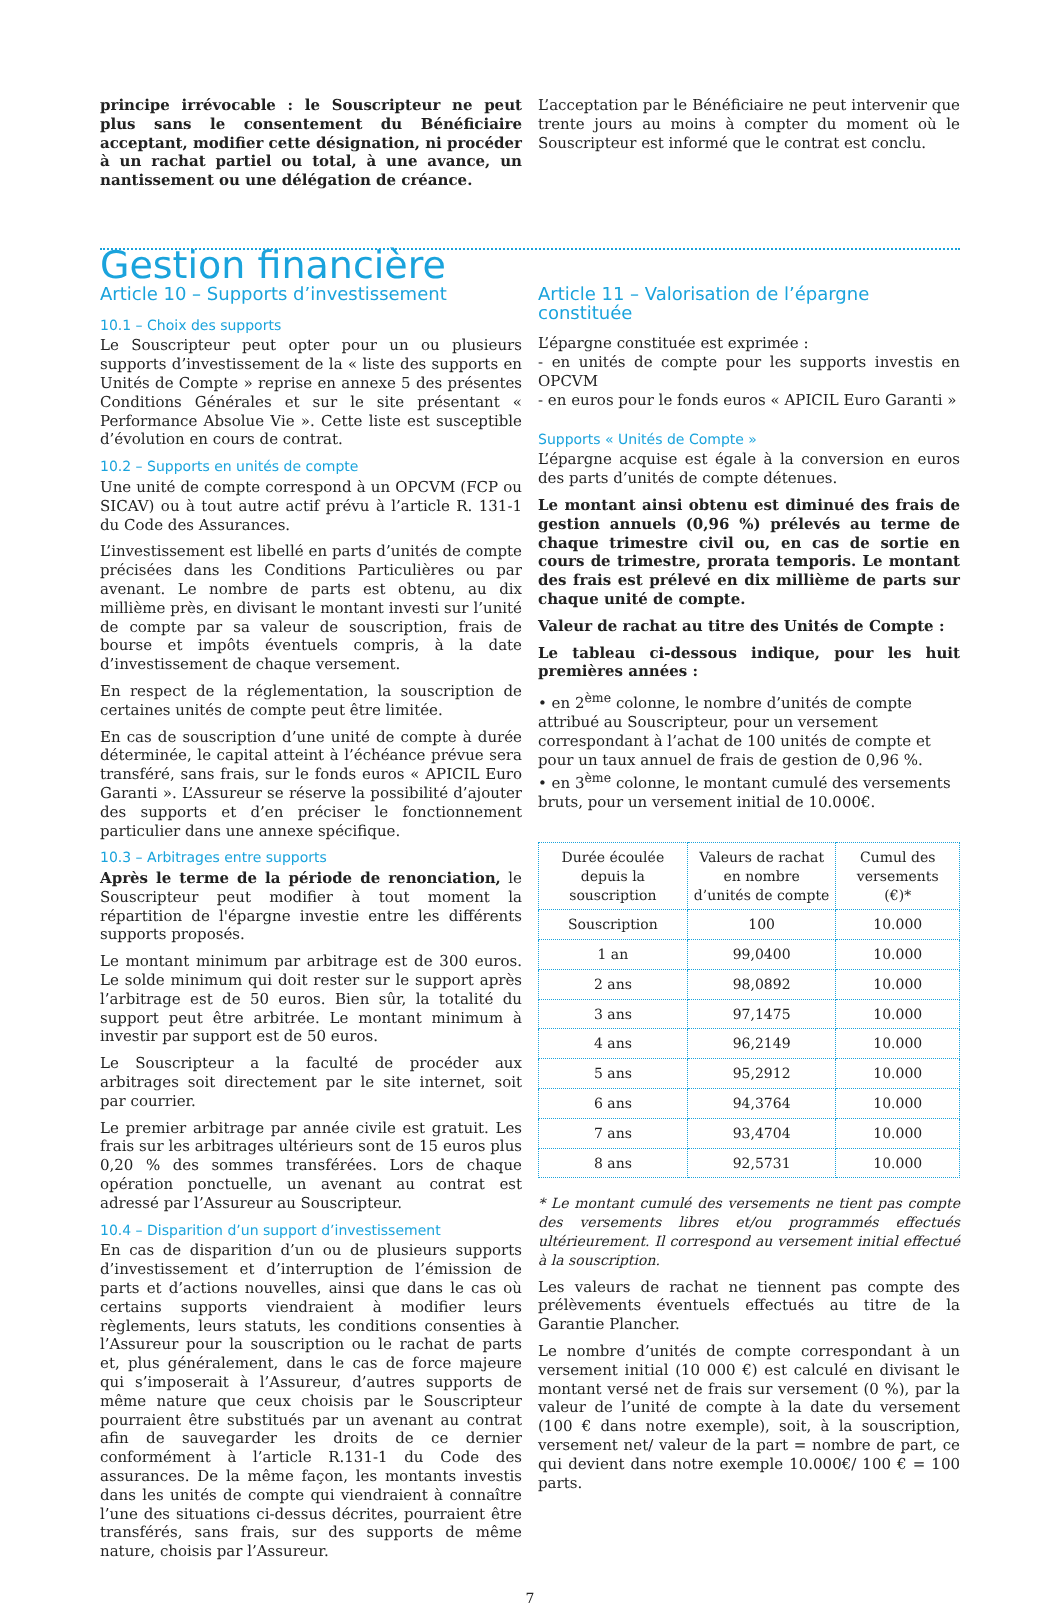principe irrévocable : le Souscripteur ne peut plus sans le consentement du Bénéficiaire acceptant, modifier cette désignation, ni procéder à un rachat partiel ou total, à une avance, un nantissement ou une délégation de créance.
L’acceptation par le Bénéficiaire ne peut intervenir que trente jours au moins à compter du moment où le Souscripteur est informé que le contrat est conclu.
Gestion financière
Article 10 – Supports d’investissement
10.1 – Choix des supports
Le Souscripteur peut opter pour un ou plusieurs supports d’investissement de la « liste des supports en Unités de Compte » reprise en annexe 5 des présentes Conditions Générales et sur le site présentant « Performance Absolue Vie ». Cette liste est susceptible d’évolution en cours de contrat.
10.2 – Supports en unités de compte
Une unité de compte correspond à un OPCVM (FCP ou SICAV) ou à tout autre actif prévu à l’article R. 131-1 du Code des Assurances.
L’investissement est libellé en parts d’unités de compte précisées dans les Conditions Particulières ou par avenant. Le nombre de parts est obtenu, au dix millième près, en divisant le montant investi sur l’unité de compte par sa valeur de souscription, frais de bourse et impôts éventuels compris, à la date d’investissement de chaque versement.
En respect de la réglementation, la souscription de certaines unités de compte peut être limitée.
En cas de souscription d’une unité de compte à durée déterminée, le capital atteint à l’échéance prévue sera transféré, sans frais, sur le fonds euros « APICIL Euro Garanti ». L’Assureur se réserve la possibilité d’ajouter des supports et d’en préciser le fonctionnement particulier dans une annexe spécifique.
10.3 – Arbitrages entre supports
Après le terme de la période de renonciation, le Souscripteur peut modifier à tout moment la répartition de l'épargne investie entre les différents supports proposés.
Le montant minimum par arbitrage est de 300 euros. Le solde minimum qui doit rester sur le support après l’arbitrage est de 50 euros. Bien sûr, la totalité du support peut être arbitrée. Le montant minimum à investir par support est de 50 euros.
Le Souscripteur a la faculté de procéder aux arbitrages soit directement par le site internet, soit par courrier.
Le premier arbitrage par année civile est gratuit. Les frais sur les arbitrages ultérieurs sont de 15 euros plus 0,20 % des sommes transférées. Lors de chaque opération ponctuelle, un avenant au contrat est adressé par l’Assureur au Souscripteur.
10.4 – Disparition d’un support d’investissement
En cas de disparition d’un ou de plusieurs supports d’investissement et d’interruption de l’émission de parts et d’actions nouvelles, ainsi que dans le cas où certains supports viendraient à modifier leurs règlements, leurs statuts, les conditions consenties à l’Assureur pour la souscription ou le rachat de parts et, plus généralement, dans le cas de force majeure qui s’imposerait à l’Assureur, d’autres supports de même nature que ceux choisis par le Souscripteur pourraient être substitués par un avenant au contrat afin de sauvegarder les droits de ce dernier conformément à l’article R.131-1 du Code des assurances. De la même façon, les montants investis dans les unités de compte qui viendraient à connaître l’une des situations ci-dessus décrites, pourraient être transférés, sans frais, sur des supports de même nature, choisis par l’Assureur.
Article 11 – Valorisation de l’épargne constituée
L’épargne constituée est exprimée :
- en unités de compte pour les supports investis en OPCVM
- en euros pour le fonds euros « APICIL Euro Garanti »
Supports « Unités de Compte »
L’épargne acquise est égale à la conversion en euros des parts d’unités de compte détenues.
Le montant ainsi obtenu est diminué des frais de gestion annuels (0,96 %) prélevés au terme de chaque trimestre civil ou, en cas de sortie en cours de trimestre, prorata temporis. Le montant des frais est prélevé en dix millième de parts sur chaque unité de compte.
Valeur de rachat au titre des Unités de Compte :
Le tableau ci-dessous indique, pour les huit premières années :
• en 2<sup>ème</sup> colonne, le nombre d’unités de compte attribué au Souscripteur, pour un versement correspondant à l’achat de 100 unités de compte et pour un taux annuel de frais de gestion de 0,96 %.
• en 3<sup>ème</sup> colonne, le montant cumulé des versements bruts, pour un versement initial de 10.000€.
| Durée écoulée depuis la souscription | Valeurs de rachat en nombre d’unités de compte | Cumul des versements (€)* |
| --- | --- | --- |
| Souscription | 100 | 10.000 |
| 1 an | 99,0400 | 10.000 |
| 2 ans | 98,0892 | 10.000 |
| 3 ans | 97,1475 | 10.000 |
| 4 ans | 96,2149 | 10.000 |
| 5 ans | 95,2912 | 10.000 |
| 6 ans | 94,3764 | 10.000 |
| 7 ans | 93,4704 | 10.000 |
| 8 ans | 92,5731 | 10.000 |
* Le montant cumulé des versements ne tient pas compte des versements libres et/ou programmés effectués ultérieurement. Il correspond au versement initial effectué à la souscription.
Les valeurs de rachat ne tiennent pas compte des prélèvements éventuels effectués au titre de la Garantie Plancher.
Le nombre d’unités de compte correspondant à un versement initial (10 000 €) est calculé en divisant le montant versé net de frais sur versement (0 %), par la valeur de l’unité de compte à la date du versement (100 € dans notre exemple), soit, à la souscription, versement net/ valeur de la part = nombre de part, ce qui devient dans notre exemple 10.000€/ 100 € = 100 parts.
7